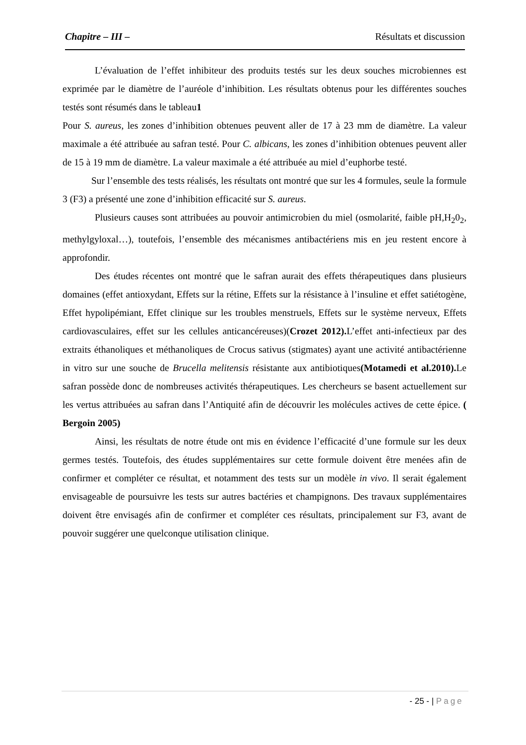Chapitre – III – Résultats et discussion
L’évaluation de l’effet inhibiteur des produits testés sur les deux souches microbiennes est exprimée par le diamètre de l’auréole d’inhibition. Les résultats obtenus pour les différentes souches testés sont résumés dans le tableau1
Pour S. aureus, les zones d’inhibition obtenues peuvent aller de 17 à 23 mm de diamètre. La valeur maximale a été attribuée au safran testé. Pour C. albicans, les zones d’inhibition obtenues peuvent aller de 15 à 19 mm de diamètre. La valeur maximale a été attribuée au miel d’euphorbe testé.
Sur l’ensemble des tests réalisés, les résultats ont montré que sur les 4 formules, seule la formule 3 (F3) a présenté une zone d’inhibition efficacité sur S. aureus.
Plusieurs causes sont attribuées au pouvoir antimicrobien du miel (osmolarité, faible pH,H<sub>2</sub>0<sub>2</sub>, methylgyloxal…), toutefois, l’ensemble des mécanismes antibactériens mis en jeu restent encore à approfondir.
Des études récentes ont montré que le safran aurait des effets thérapeutiques dans plusieurs domaines (effet antioxydant, Effets sur la rétine, Effets sur la résistance à l’insuline et effet satiétogène, Effet hypolipémiant, Effet clinique sur les troubles menstruels, Effets sur le système nerveux, Effets cardiovasculaires, effet sur les cellules anticancéreuses)(Crozet 2012). L’effet anti-infectieux par des extraits éthanoliques et méthanoliques de Crocus sativus (stigmates) ayant une activité antibactérienne in vitro sur une souche de Brucella melitensis résistante aux antibiotiques(Motamedi et al.2010). Le safran possède donc de nombreuses activités thérapeutiques. Les chercheurs se basent actuellement sur les vertus attribuées au safran dans l’Antiquité afin de découvrir les molécules actives de cette épice. ( Bergoin 2005)
Ainsi, les résultats de notre étude ont mis en évidence l’efficacité d’une formule sur les deux germes testés. Toutefois, des études supplémentaires sur cette formule doivent être menées afin de confirmer et compléter ce résultat, et notamment des tests sur un modèle in vivo. Il serait également envisageable de poursuivre les tests sur autres bactéries et champignons. Des travaux supplémentaires doivent être envisagés afin de confirmer et compléter ces résultats, principalement sur F3, avant de pouvoir suggérer une quelconque utilisation clinique.
- 25 - | Page